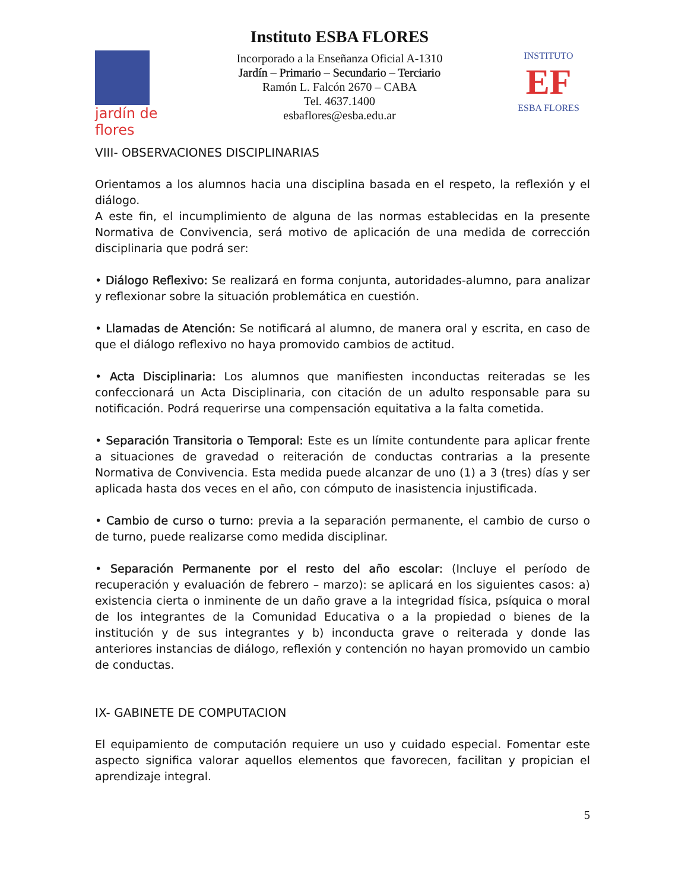jardín de flores
Instituto ESBA FLORES
Incorporado a la Enseñanza Oficial A-1310
Jardín – Primario – Secundario – Terciario
Ramón L. Falcón 2670 – CABA
Tel. 4637.1400
esbaflores@esba.edu.ar
INSTITUTO
EF
ESBA FLORES
VIII- OBSERVACIONES DISCIPLINARIAS
Orientamos a los alumnos hacia una disciplina basada en el respeto, la reflexión y el diálogo.
A este fin, el incumplimiento de alguna de las normas establecidas en la presente Normativa de Convivencia, será motivo de aplicación de una medida de corrección disciplinaria que podrá ser:
• Diálogo Reflexivo: Se realizará en forma conjunta, autoridades-alumno, para analizar y reflexionar sobre la situación problemática en cuestión.
• Llamadas de Atención: Se notificará al alumno, de manera oral y escrita, en caso de que el diálogo reflexivo no haya promovido cambios de actitud.
• Acta Disciplinaria: Los alumnos que manifiesten inconductas reiteradas se les confeccionará un Acta Disciplinaria, con citación de un adulto responsable para su notificación. Podrá requerirse una compensación equitativa a la falta cometida.
• Separación Transitoria o Temporal: Este es un límite contundente para aplicar frente a situaciones de gravedad o reiteración de conductas contrarias a la presente Normativa de Convivencia. Esta medida puede alcanzar de uno (1) a 3 (tres) días y ser aplicada hasta dos veces en el año, con cómputo de inasistencia injustificada.
• Cambio de curso o turno: previa a la separación permanente, el cambio de curso o de turno, puede realizarse como medida disciplinar.
• Separación Permanente por el resto del año escolar: (Incluye el período de recuperación y evaluación de febrero – marzo): se aplicará en los siguientes casos: a) existencia cierta o inminente de un daño grave a la integridad física, psíquica o moral de los integrantes de la Comunidad Educativa o a la propiedad o bienes de la institución y de sus integrantes y b) inconducta grave o reiterada y donde las anteriores instancias de diálogo, reflexión y contención no hayan promovido un cambio de conductas.
IX- GABINETE DE COMPUTACION
El equipamiento de computación requiere un uso y cuidado especial. Fomentar este aspecto significa valorar aquellos elementos que favorecen, facilitan y propician el aprendizaje integral.
5